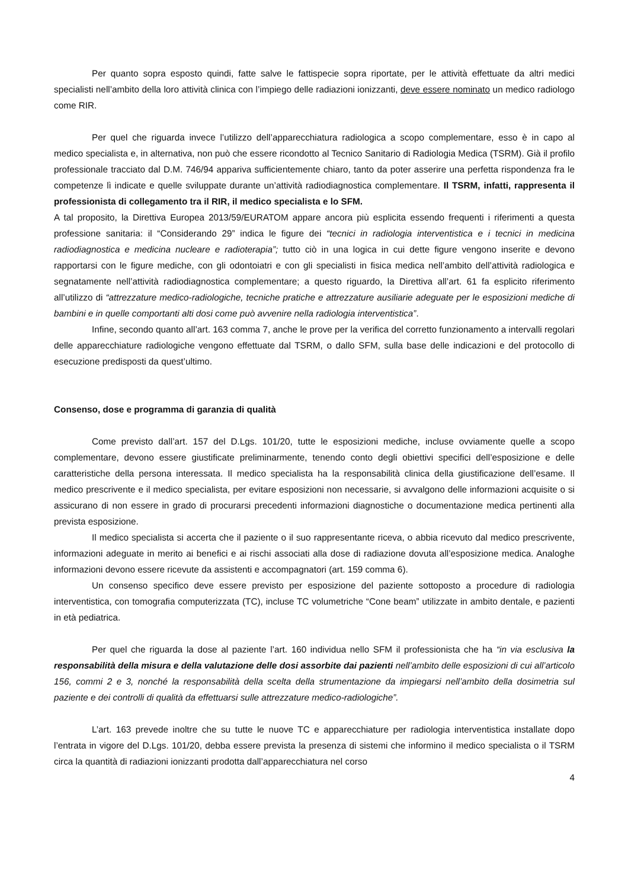Per quanto sopra esposto quindi, fatte salve le fattispecie sopra riportate, per le attività effettuate da altri medici specialisti nell’ambito della loro attività clinica con l’impiego delle radiazioni ionizzanti, deve essere nominato un medico radiologo come RIR.
Per quel che riguarda invece l’utilizzo dell’apparecchiatura radiologica a scopo complementare, esso è in capo al medico specialista e, in alternativa, non può che essere ricondotto al Tecnico Sanitario di Radiologia Medica (TSRM). Già il profilo professionale tracciato dal D.M. 746/94 appariva sufficientemente chiaro, tanto da poter asserire una perfetta rispondenza fra le competenze lì indicate e quelle sviluppate durante un’attività radiodiagnostica complementare. Il TSRM, infatti, rappresenta il professionista di collegamento tra il RIR, il medico specialista e lo SFM.
A tal proposito, la Direttiva Europea 2013/59/EURATOM appare ancora più esplicita essendo frequenti i riferimenti a questa professione sanitaria: il “Considerando 29” indica le figure dei “tecnici in radiologia interventistica e i tecnici in medicina radiodiagnostica e medicina nucleare e radioterapia”; tutto ciò in una logica in cui dette figure vengono inserite e devono rapportarsi con le figure mediche, con gli odontoiatri e con gli specialisti in fisica medica nell’ambito dell’attività radiologica e segnatamente nell’attività radiodiagnostica complementare; a questo riguardo, la Direttiva all’art. 61 fa esplicito riferimento all’utilizzo di “attrezzature medico-radiologiche, tecniche pratiche e attrezzature ausiliarie adeguate per le esposizioni mediche di bambini e in quelle comportanti alti dosi come può avvenire nella radiologia interventistica”.
Infine, secondo quanto all’art. 163 comma 7, anche le prove per la verifica del corretto funzionamento a intervalli regolari delle apparecchiature radiologiche vengono effettuate dal TSRM, o dallo SFM, sulla base delle indicazioni e del protocollo di esecuzione predisposti da quest’ultimo.
Consenso, dose e programma di garanzia di qualità
Come previsto dall’art. 157 del D.Lgs. 101/20, tutte le esposizioni mediche, incluse ovviamente quelle a scopo complementare, devono essere giustificate preliminarmente, tenendo conto degli obiettivi specifici dell’esposizione e delle caratteristiche della persona interessata. Il medico specialista ha la responsabilità clinica della giustificazione dell’esame. Il medico prescrivente e il medico specialista, per evitare esposizioni non necessarie, si avvalgono delle informazioni acquisite o si assicurano di non essere in grado di procurarsi precedenti informazioni diagnostiche o documentazione medica pertinenti alla prevista esposizione.
Il medico specialista si accerta che il paziente o il suo rappresentante riceva, o abbia ricevuto dal medico prescrivente, informazioni adeguate in merito ai benefici e ai rischi associati alla dose di radiazione dovuta all’esposizione medica. Analoghe informazioni devono essere ricevute da assistenti e accompagnatori (art. 159 comma 6).
Un consenso specifico deve essere previsto per esposizione del paziente sottoposto a procedure di radiologia interventistica, con tomografia computerizzata (TC), incluse TC volumetriche “Cone beam” utilizzate in ambito dentale, e pazienti in età pediatrica.
Per quel che riguarda la dose al paziente l’art. 160 individua nello SFM il professionista che ha “in via esclusiva la responsabilità della misura e della valutazione delle dosi assorbite dai pazienti nell’ambito delle esposizioni di cui all’articolo 156, commi 2 e 3, nonché la responsabilità della scelta della strumentazione da impiegarsi nell’ambito della dosimetria sul paziente e dei controlli di qualità da effettuarsi sulle attrezzature medico-radiologiche”.
L’art. 163 prevede inoltre che su tutte le nuove TC e apparecchiature per radiologia interventistica installate dopo l’entrata in vigore del D.Lgs. 101/20, debba essere prevista la presenza di sistemi che informino il medico specialista o il TSRM circa la quantità di radiazioni ionizzanti prodotta dall’apparecchiatura nel corso
4